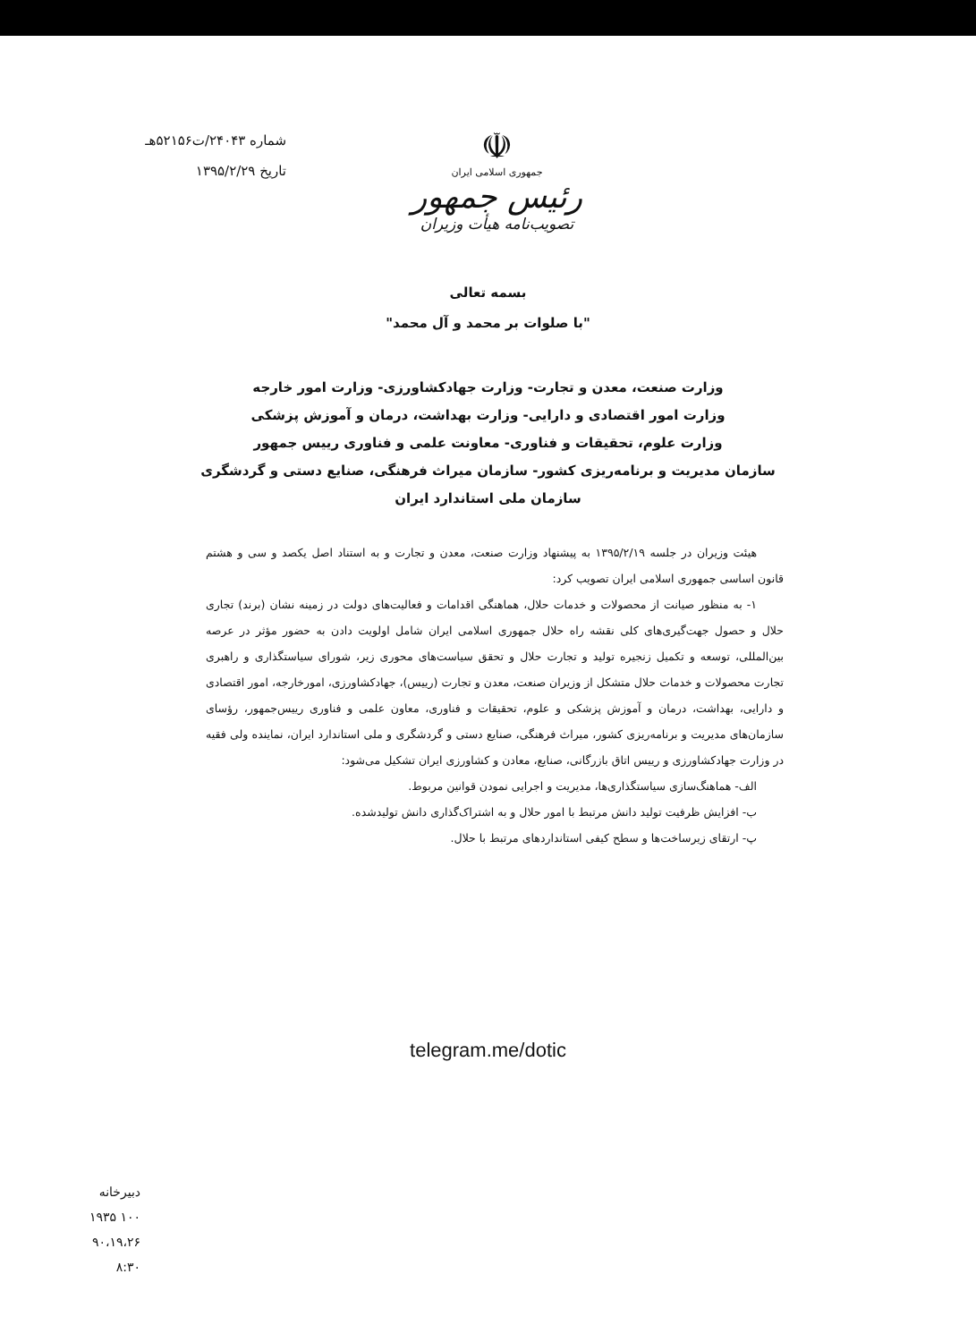☫
جمهوری اسلامی ایران
رئیس جمهور
تصویب‌نامه هیأت وزیران
شماره ۲۴۰۴۳/ت۵۲۱۵۶هـ
تاریخ ۱۳۹۵/۲/۲۹
بسمه تعالی
"با صلوات بر محمد و آل محمد"
وزارت صنعت، معدن و تجارت- وزارت جهادکشاورزی- وزارت امور خارجه
وزارت امور اقتصادی و دارایی- وزارت بهداشت، درمان و آموزش پزشکی
وزارت علوم، تحقیقات و فناوری- معاونت علمی و فناوری رییس جمهور
سازمان مدیریت و برنامه‌ریزی کشور- سازمان میراث فرهنگی، صنایع دستی و گردشگری
سازمان ملی استاندارد ایران
هیئت وزیران در جلسه ۱۳۹۵/۲/۱۹ به پیشنهاد وزارت صنعت، معدن و تجارت و به استناد اصل یکصد و سی و هشتم قانون اساسی جمهوری اسلامی ایران تصویب کرد:
۱- به منظور صیانت از محصولات و خدمات حلال، هماهنگی اقدامات و فعالیت‌های دولت در زمینه نشان (برند) تجاری حلال و حصول جهت‌گیری‌های کلی نقشه راه حلال جمهوری اسلامی ایران شامل اولویت دادن به حضور مؤثر در عرصه بین‌المللی، توسعه و تکمیل زنجیره تولید و تجارت حلال و تحقق سیاست‌های محوری زیر، شورای سیاستگذاری و راهبری تجارت محصولات و خدمات حلال متشکل از وزیران صنعت، معدن و تجارت (رییس)، جهادکشاورزی، امورخارجه، امور اقتصادی و دارایی، بهداشت، درمان و آموزش پزشکی و علوم، تحقیقات و فناوری، معاون علمی و فناوری رییس‌جمهور، رؤسای سازمان‌های مدیریت و برنامه‌ریزی کشور، میراث فرهنگی، صنایع دستی و گردشگری و ملی استاندارد ایران، نماینده ولی فقیه در وزارت جهادکشاورزی و رییس اتاق بازرگانی، صنایع، معادن و کشاورزی ایران تشکیل می‌شود:
الف- هماهنگ‌سازی سیاستگذاری‌ها، مدیریت و اجرایی نمودن قوانین مربوط.
ب- افزایش ظرفیت تولید دانش مرتبط با امور حلال و به اشتراک‌گذاری دانش تولیدشده.
پ- ارتقای زیرساخت‌ها و سطح کیفی استانداردهای مرتبط با حلال.
telegram.me/dotic
دبیرخانه
۱۰۰ ۱۹۳۵
۹۰،۱۹،۲۶
۸:۳۰